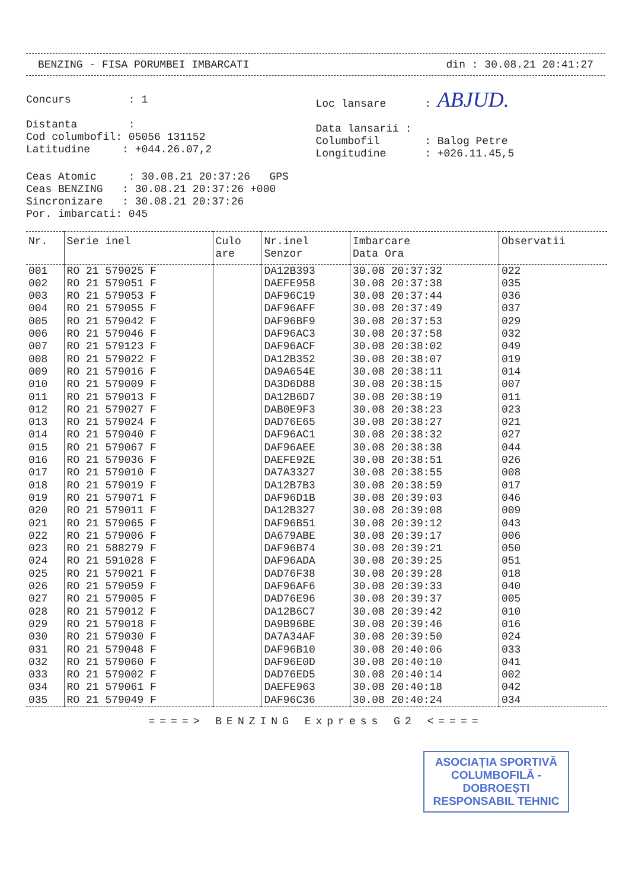BENZING - FISA PORUMBEI IMBARCATI din : 30.08.21 20:41:27
Concurs         : 1

Distanta        :
Cod columbofil: 05056 131152
Latitudine     : +044.26.07,2
Loc lansare      : ABJUD.

Data lansarii :
Columbofil       : Balog Petre
Longitudine      : +026.11.45,5
Ceas Atomic     : 30.08.21 20:37:26   GPS
Ceas BENZING   : 30.08.21 20:37:26 +000
Sincronizare   : 30.08.21 20:37:26
Por. imbarcati: 045
| Nr. | Serie inel | Culo are | Nr.inel Senzor | Imbarcare Data Ora | Observatii |
| --- | --- | --- | --- | --- | --- |
| 001 | RO 21 579025 F | | DA12B393 | 30.08 20:37:32 | 022 |
| 002 | RO 21 579051 F | | DAEFE958 | 30.08 20:37:38 | 035 |
| 003 | RO 21 579053 F | | DAF96C19 | 30.08 20:37:44 | 036 |
| 004 | RO 21 579055 F | | DAF96AFF | 30.08 20:37:49 | 037 |
| 005 | RO 21 579042 F | | DAF96BF9 | 30.08 20:37:53 | 029 |
| 006 | RO 21 579046 F | | DAF96AC3 | 30.08 20:37:58 | 032 |
| 007 | RO 21 579123 F | | DAF96ACF | 30.08 20:38:02 | 049 |
| 008 | RO 21 579022 F | | DA12B352 | 30.08 20:38:07 | 019 |
| 009 | RO 21 579016 F | | DA9A654E | 30.08 20:38:11 | 014 |
| 010 | RO 21 579009 F | | DA3D6D88 | 30.08 20:38:15 | 007 |
| 011 | RO 21 579013 F | | DA12B6D7 | 30.08 20:38:19 | 011 |
| 012 | RO 21 579027 F | | DAB0E9F3 | 30.08 20:38:23 | 023 |
| 013 | RO 21 579024 F | | DAD76E65 | 30.08 20:38:27 | 021 |
| 014 | RO 21 579040 F | | DAF96AC1 | 30.08 20:38:32 | 027 |
| 015 | RO 21 579067 F | | DAF96AEE | 30.08 20:38:38 | 044 |
| 016 | RO 21 579036 F | | DAEFE92E | 30.08 20:38:51 | 026 |
| 017 | RO 21 579010 F | | DA7A3327 | 30.08 20:38:55 | 008 |
| 018 | RO 21 579019 F | | DA12B7B3 | 30.08 20:38:59 | 017 |
| 019 | RO 21 579071 F | | DAF96D1B | 30.08 20:39:03 | 046 |
| 020 | RO 21 579011 F | | DA12B327 | 30.08 20:39:08 | 009 |
| 021 | RO 21 579065 F | | DAF96B51 | 30.08 20:39:12 | 043 |
| 022 | RO 21 579006 F | | DA679ABE | 30.08 20:39:17 | 006 |
| 023 | RO 21 588279 F | | DAF96B74 | 30.08 20:39:21 | 050 |
| 024 | RO 21 591028 F | | DAF96ADA | 30.08 20:39:25 | 051 |
| 025 | RO 21 579021 F | | DAD76F38 | 30.08 20:39:28 | 018 |
| 026 | RO 21 579059 F | | DAF96AF6 | 30.08 20:39:33 | 040 |
| 027 | RO 21 579005 F | | DAD76E96 | 30.08 20:39:37 | 005 |
| 028 | RO 21 579012 F | | DA12B6C7 | 30.08 20:39:42 | 010 |
| 029 | RO 21 579018 F | | DA9B96BE | 30.08 20:39:46 | 016 |
| 030 | RO 21 579030 F | | DA7A34AF | 30.08 20:39:50 | 024 |
| 031 | RO 21 579048 F | | DAF96B10 | 30.08 20:40:06 | 033 |
| 032 | RO 21 579060 F | | DAF96E0D | 30.08 20:40:10 | 041 |
| 033 | RO 21 579002 F | | DAD76ED5 | 30.08 20:40:14 | 002 |
| 034 | RO 21 579061 F | | DAEFE963 | 30.08 20:40:18 | 042 |
| 035 | RO 21 579049 F | | DAF96C36 | 30.08 20:40:24 | 034 |
====> BENZING Express G2 <====
ASOCIAȚIA SPORTIVĂ
COLUMBOFILĂ - DOBROEȘTI
RESPONSABIL TEHNIC